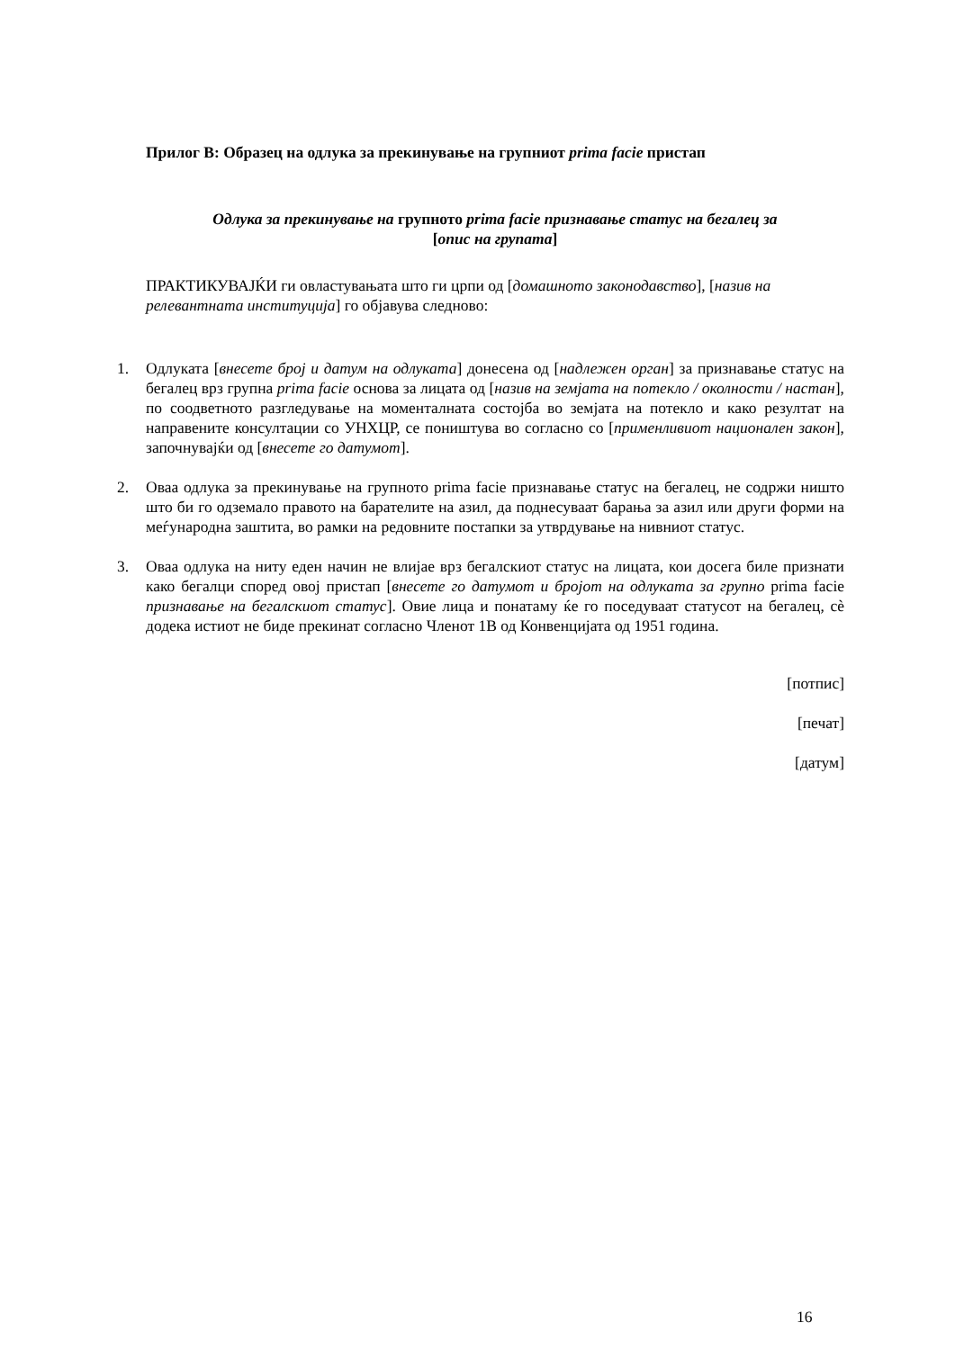Прилог В: Образец на одлука за прекинување на групниот prima facie пристап
Одлука за прекинување на групното prima facie признавање статус на бегалец за
[опис на групата]
ПРАКТИКУВАЈЌИ ги овластувањата што ги црпи од [домашното законодавство], [назив на релевантната институција] го објавува следново:
1. Одлуката [внесете број и датум на одлуката] донесена од [надлежен орган] за признавање статус на бегалец врз групна prima facie основа за лицата од [назив на земјата на потекло / околности / настан], по соодветното разгледување на моменталната состојба во земјата на потекло и како резултат на направените консултации со УНХЦР, се поништува во согласно со [применливиот национален закон], започнувајќи од [внесете го датумот].
2. Оваа одлука за прекинување на групното prima facie признавање статус на бегалец, не содржи ништо што би го одземало правото на барателите на азил, да поднесуваат барања за азил или други форми на меѓународна заштита, во рамки на редовните постапки за утврдување на нивниот статус.
3. Оваа одлука на ниту еден начин не влијае врз бегалскиот статус на лицата, кои досега биле признати како бегалци според овој пристап [внесете го датумот и бројот на одлуката за групно prima facie признавање на бегалскиот статус]. Овие лица и понатаму ќе го поседуваат статусот на бегалец, сѐ додека истиот не биде прекинат согласно Членот 1В од Конвенцијата од 1951 година.
[потпис]
[печат]
[датум]
16